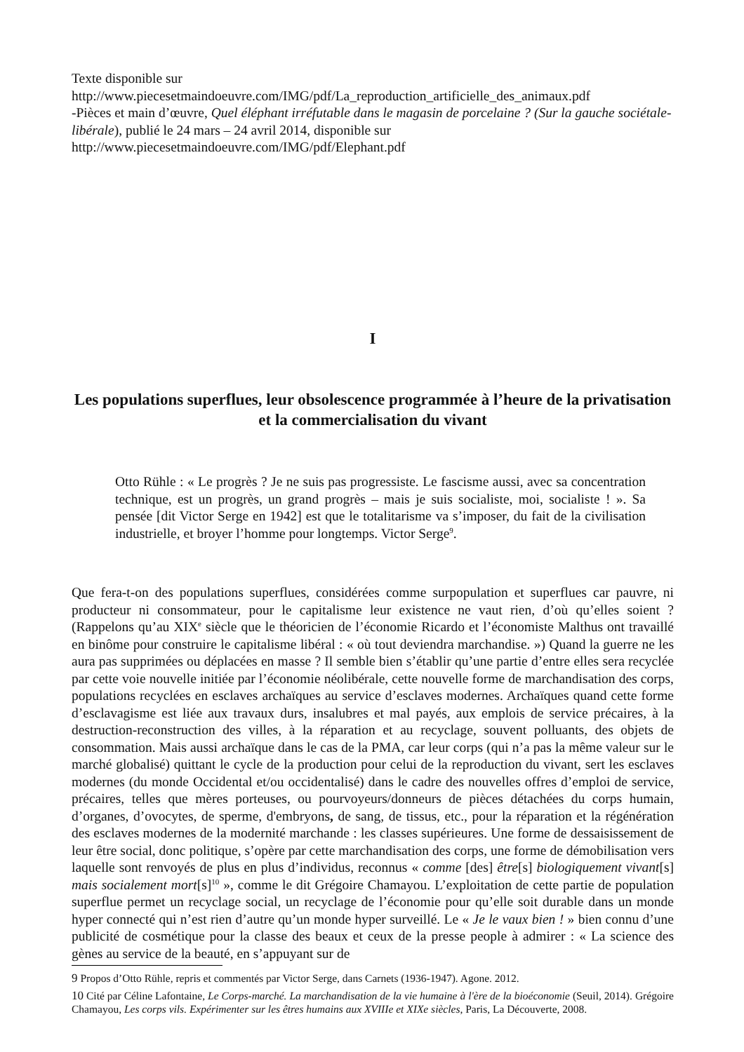Texte disponible sur
http://www.piecesetmaindoeuvre.com/IMG/pdf/La_reproduction_artificielle_des_animaux.pdf
-Pièces et main d’œuvre, Quel éléphant irréfutable dans le magasin de porcelaine ? (Sur la gauche sociétale-libérale), publié le 24 mars – 24 avril 2014, disponible sur
http://www.piecesetmaindoeuvre.com/IMG/pdf/Elephant.pdf
I
Les populations superflues, leur obsolescence programmée à l’heure de la privatisation et la commercialisation du vivant
Otto Rühle : « Le progrès ? Je ne suis pas progressiste. Le fascisme aussi, avec sa concentration technique, est un progrès, un grand progrès – mais je suis socialiste, moi, socialiste ! ». Sa pensée [dit Victor Serge en 1942] est que le totalitarisme va s’imposer, du fait de la civilisation industrielle, et broyer l’homme pour longtemps. Victor Serge<sup>9</sup>.
Que fera-t-on des populations superflues, considérées comme surpopulation et superflues car pauvre, ni producteur ni consommateur, pour le capitalisme leur existence ne vaut rien, d’où qu’elles soient ? (Rappelons qu’au XIX<sup>e</sup> siècle que le théoricien de l’économie Ricardo et l’économiste Malthus ont travaillé en binôme pour construire le capitalisme libéral : « où tout deviendra marchandise. ») Quand la guerre ne les aura pas supprimées ou déplacées en masse ? Il semble bien s’établir qu’une partie d’entre elles sera recyclée par cette voie nouvelle initiée par l’économie néolibérale, cette nouvelle forme de marchandisation des corps, populations recyclées en esclaves archaïques au service d’esclaves modernes. Archaïques quand cette forme d’esclavagisme est liée aux travaux durs, insalubres et mal payés, aux emplois de service précaires, à la destruction-reconstruction des villes, à la réparation et au recyclage, souvent polluants, des objets de consommation. Mais aussi archaïque dans le cas de la PMA, car leur corps (qui n’a pas la même valeur sur le marché globalisé) quittant le cycle de la production pour celui de la reproduction du vivant, sert les esclaves modernes (du monde Occidental et/ou occidentalisé) dans le cadre des nouvelles offres d’emploi de service, précaires, telles que mères porteuses, ou pourvoyeurs/donneurs de pièces détachées du corps humain, d’organes, d’ovocytes, de sperme, d'embryons, de sang, de tissus, etc., pour la réparation et la régénération des esclaves modernes de la modernité marchande : les classes supérieures. Une forme de dessaisissement de leur être social, donc politique, s’opère par cette marchandisation des corps, une forme de démobilisation vers laquelle sont renvoyés de plus en plus d’individus, reconnus « comme [des] être[s] biologiquement vivant[s] mais socialement mort[s]<sup>10</sup> », comme le dit Grégoire Chamayou. L’exploitation de cette partie de population superflue permet un recyclage social, un recyclage de l’économie pour qu’elle soit durable dans un monde hyper connecté qui n’est rien d’autre qu’un monde hyper surveillé. Le « Je le vaux bien ! » bien connu d’une publicité de cosmétique pour la classe des beaux et ceux de la presse people à admirer : « La science des gènes au service de la beauté, en s’appuyant sur de
9 Propos d’Otto Rühle, repris et commentés par Victor Serge, dans Carnets (1936-1947). Agone. 2012.
10 Cité par Céline Lafontaine, Le Corps-marché. La marchandisation de la vie humaine à l'ère de la bioéconomie (Seuil, 2014). Grégoire Chamayou, Les corps vils. Expérimenter sur les êtres humains aux XVIIIe et XIXe siècles, Paris, La Découverte, 2008.